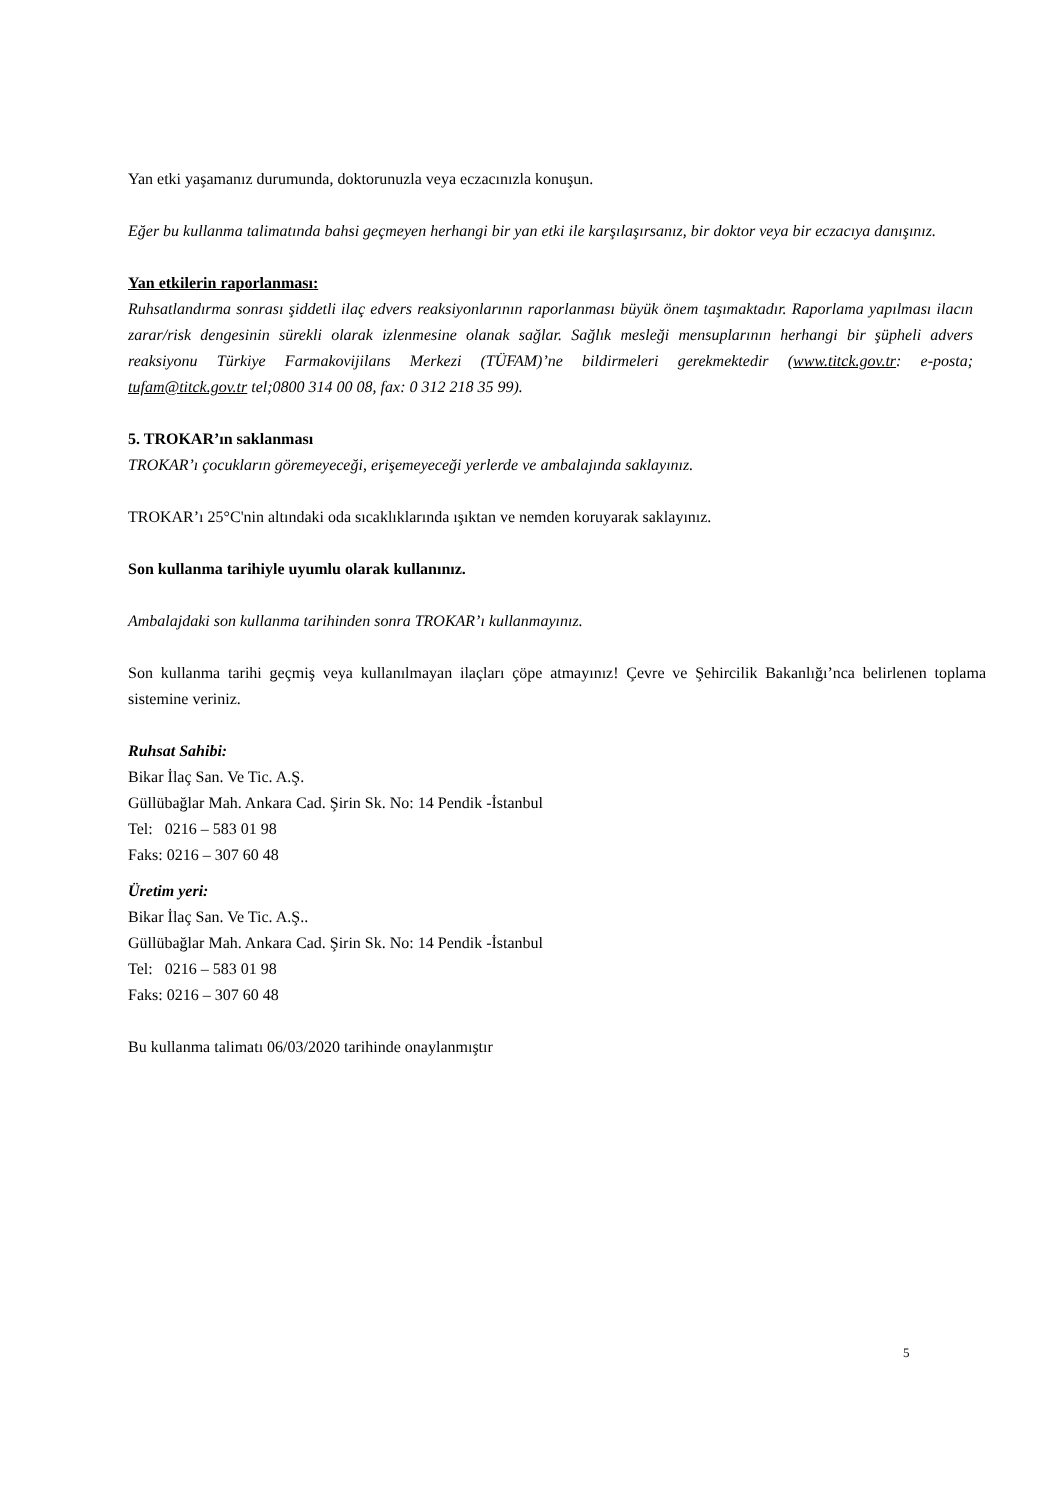Yan etki yaşamanız durumunda, doktorunuzla veya eczacınızla konuşun.
Eğer bu kullanma talimatında bahsi geçmeyen herhangi bir yan etki ile karşılaşırsanız, bir doktor veya bir eczacıya danışınız.
Yan etkilerin raporlanması:
Ruhsatlandırma sonrası şiddetli ilaç edvers reaksiyonlarının raporlanması büyük önem taşımaktadır. Raporlama yapılması ilacın zarar/risk dengesinin sürekli olarak izlenmesine olanak sağlar. Sağlık mesleği mensuplarının herhangi bir şüpheli advers reaksiyonu Türkiye Farmakovijilans Merkezi (TÜFAM)’ne bildirmeleri gerekmektedir (www.titck.gov.tr: e-posta; tufam@titck.gov.tr tel;0800 314 00 08, fax: 0 312 218 35 99).
5. TROKAR’ın saklanması
TROKAR’ı çocukların göremeyeceği, erişemeyeceği yerlerde ve ambalajında saklayınız.
TROKAR’ı 25°C'nin altındaki oda sıcaklıklarında ışıktan ve nemden koruyarak saklayınız.
Son kullanma tarihiyle uyumlu olarak kullanınız.
Ambalajdaki son kullanma tarihinden sonra TROKAR’ı kullanmayınız.
Son kullanma tarihi geçmiş veya kullanılmayan ilaçları çöpe atmayınız! Çevre ve Şehircilik Bakanlığı’nca belirlenen toplama sistemine veriniz.
Ruhsat Sahibi:
Bikar İlaç San. Ve Tic. A.Ş.
Güllübağlar Mah. Ankara Cad. Şirin Sk. No: 14 Pendik -İstanbul
Tel: 0216 – 583 01 98
Faks: 0216 – 307 60 48
Üretim yeri:
Bikar İlaç San. Ve Tic. A.Ş..
Güllübağlar Mah. Ankara Cad. Şirin Sk. No: 14 Pendik -İstanbul
Tel: 0216 – 583 01 98
Faks: 0216 – 307 60 48
Bu kullanma talimatı 06/03/2020 tarihinde onaylanmıştır
5